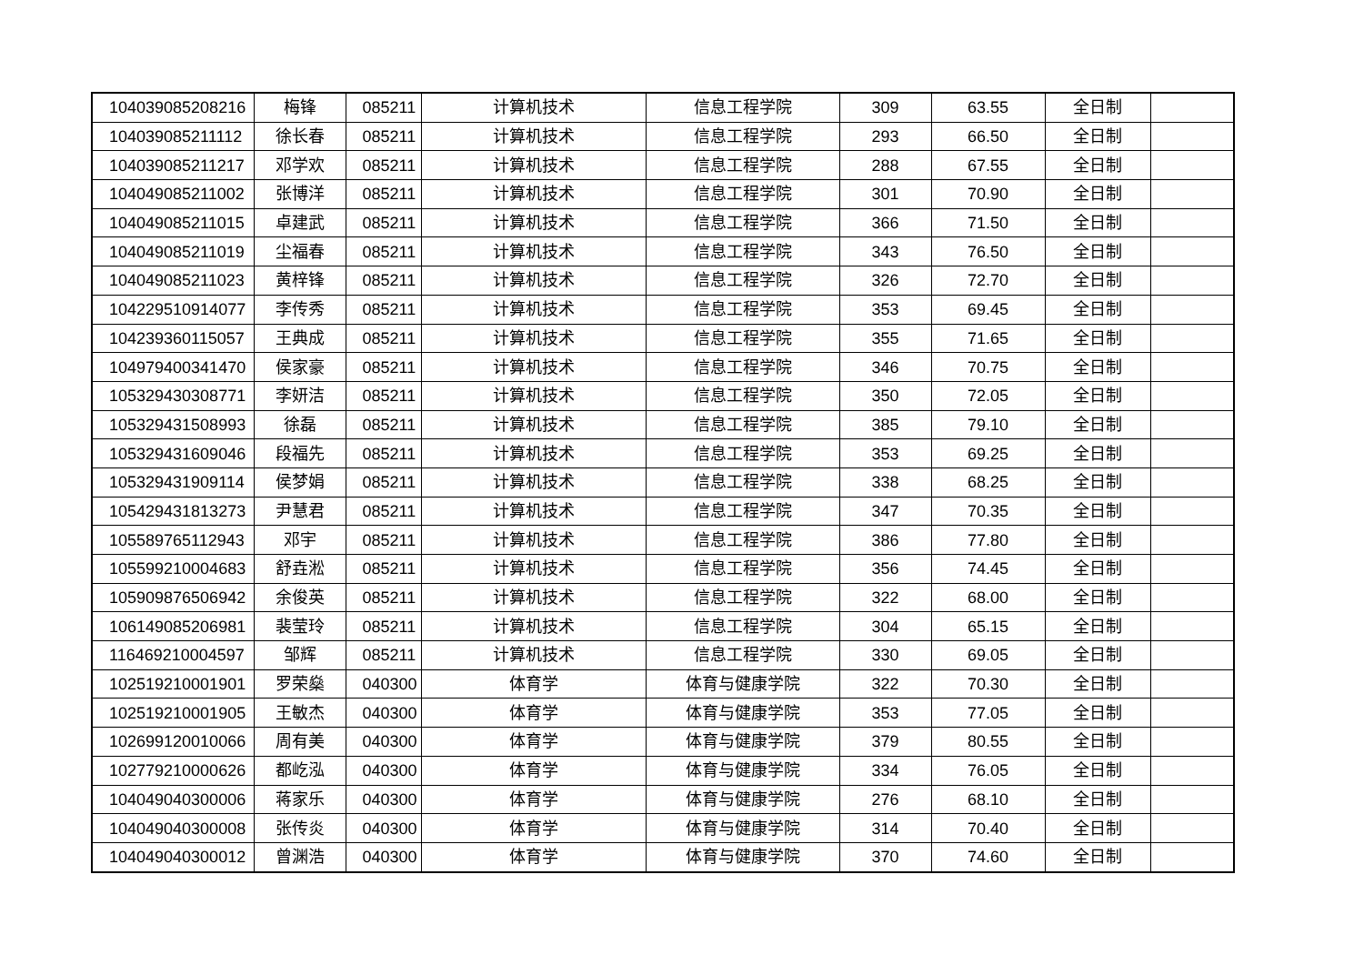| 104039085208216 | 梅锋 | 085211 | 计算机技术 | 信息工程学院 | 309 | 63.55 | 全日制 | |
| 104039085211112 | 徐长春 | 085211 | 计算机技术 | 信息工程学院 | 293 | 66.50 | 全日制 | |
| 104039085211217 | 邓学欢 | 085211 | 计算机技术 | 信息工程学院 | 288 | 67.55 | 全日制 | |
| 104049085211002 | 张博洋 | 085211 | 计算机技术 | 信息工程学院 | 301 | 70.90 | 全日制 | |
| 104049085211015 | 卓建武 | 085211 | 计算机技术 | 信息工程学院 | 366 | 71.50 | 全日制 | |
| 104049085211019 | 尘福春 | 085211 | 计算机技术 | 信息工程学院 | 343 | 76.50 | 全日制 | |
| 104049085211023 | 黄梓锋 | 085211 | 计算机技术 | 信息工程学院 | 326 | 72.70 | 全日制 | |
| 104229510914077 | 李传秀 | 085211 | 计算机技术 | 信息工程学院 | 353 | 69.45 | 全日制 | |
| 104239360115057 | 王典成 | 085211 | 计算机技术 | 信息工程学院 | 355 | 71.65 | 全日制 | |
| 104979400341470 | 侯家豪 | 085211 | 计算机技术 | 信息工程学院 | 346 | 70.75 | 全日制 | |
| 105329430308771 | 李妍洁 | 085211 | 计算机技术 | 信息工程学院 | 350 | 72.05 | 全日制 | |
| 105329431508993 | 徐磊 | 085211 | 计算机技术 | 信息工程学院 | 385 | 79.10 | 全日制 | |
| 105329431609046 | 段福先 | 085211 | 计算机技术 | 信息工程学院 | 353 | 69.25 | 全日制 | |
| 105329431909114 | 侯梦娟 | 085211 | 计算机技术 | 信息工程学院 | 338 | 68.25 | 全日制 | |
| 105429431813273 | 尹慧君 | 085211 | 计算机技术 | 信息工程学院 | 347 | 70.35 | 全日制 | |
| 105589765112943 | 邓宇 | 085211 | 计算机技术 | 信息工程学院 | 386 | 77.80 | 全日制 | |
| 105599210004683 | 舒垚淞 | 085211 | 计算机技术 | 信息工程学院 | 356 | 74.45 | 全日制 | |
| 105909876506942 | 余俊英 | 085211 | 计算机技术 | 信息工程学院 | 322 | 68.00 | 全日制 | |
| 106149085206981 | 裴莹玲 | 085211 | 计算机技术 | 信息工程学院 | 304 | 65.15 | 全日制 | |
| 116469210004597 | 邹辉 | 085211 | 计算机技术 | 信息工程学院 | 330 | 69.05 | 全日制 | |
| 102519210001901 | 罗荣燊 | 040300 | 体育学 | 体育与健康学院 | 322 | 70.30 | 全日制 | |
| 102519210001905 | 王敏杰 | 040300 | 体育学 | 体育与健康学院 | 353 | 77.05 | 全日制 | |
| 102699120010066 | 周有美 | 040300 | 体育学 | 体育与健康学院 | 379 | 80.55 | 全日制 | |
| 102779210000626 | 都屹泓 | 040300 | 体育学 | 体育与健康学院 | 334 | 76.05 | 全日制 | |
| 104049040300006 | 蒋家乐 | 040300 | 体育学 | 体育与健康学院 | 276 | 68.10 | 全日制 | |
| 104049040300008 | 张传炎 | 040300 | 体育学 | 体育与健康学院 | 314 | 70.40 | 全日制 | |
| 104049040300012 | 曾渊浩 | 040300 | 体育学 | 体育与健康学院 | 370 | 74.60 | 全日制 | |